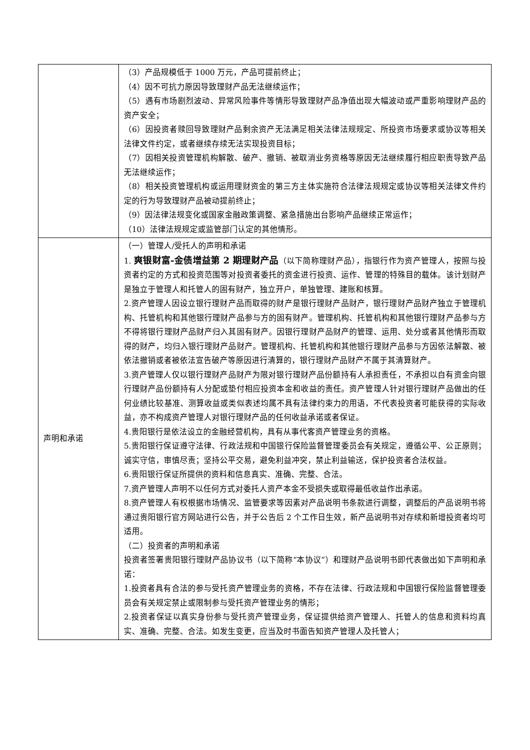| | （3）产品规模低于 1000 万元，产品可提前终止； （4）因不可抗力原因导致理财产品无法继续运作； （5）遇有市场剧烈波动、异常风险事件等情形导致理财产品净值出现大幅波动或严重影响理财产品的资产安全； （6）因投资者赎回导致理财产品剩余资产无法满足相关法律法规规定、所投资市场要求或协议等相关法律文件约定，或者继续存续无法实现投资目标； （7）因相关投资管理机构解散、破产、撤销、被取消业务资格等原因无法继续履行相应职责导致产品无法继续运作； （8）相关投资管理机构或运用理财资金的第三方主体实施符合法律法规规定或协议等相关法律文件约定的行为导致理财产品被动提前终止； （9）因法律法规变化或国家金融政策调整、紧急措施出台影响产品继续正常运作； （10）法律法规规定或监管部门认定的其他情形。 |
| 声明和承诺 | （一）管理人/受托人的声明和承诺 1. 爽银财富-金债增益第 2 期理财产品 （以下简称理财产品），指银行作为资产管理人，按照与投资者约定的方式和投资范围等对投资者委托的资金进行投资、运作、管理的特殊目的载体。该计划财产是独立于管理人和托管人的固有财产，独立开户，单独管理、建账和核算。 2.资产管理人因设立银行理财产品而取得的财产是银行理财产品财产，银行理财产品财产独立于管理机构、托管机构和其他银行理财产品参与方的固有财产。管理机构、托管机构和其他银行理财产品参与方不得将银行理财产品财产归入其固有财产。因银行理财产品财产的管理、运用、处分或者其他情形而取得的财产，均归入银行理财产品财产。管理机构、托管机构和其他银行理财产品参与方因依法解散、被依法撤销或者被依法宣告破产等原因进行清算的，银行理财产品财产不属于其清算财产。 3.资产管理人仅以银行理财产品财产为限对银行理财产品份额持有人承担责任，不承担以自有资金向银行理财产品份额持有人分配或垫付相应投资本金和收益的责任。资产管理人针对银行理财产品做出的任何业绩比较基准、测算收益或类似表述均属不具有法律约束力的用语，不代表投资者可能获得的实际收益，亦不构成资产管理人对银行理财产品的任何收益承诺或者保证。 4.贵阳银行是依法设立的金融经营机构，具有从事代客资产管理业务的资格。 5.贵阳银行保证遵守法律、行政法规和中国银行保险监督管理委员会有关规定，遵循公平、公正原则；诚实守信，审慎尽责；坚持公平交易，避免利益冲突，禁止利益输送，保护投资者合法权益。 6.贵阳银行保证所提供的资料和信息真实、准确、完整、合法。 7.资产管理人声明不以任何方式对委托人资产本金不受损失或取得最低收益作出承诺。 8.资产管理人有权根据市场情况、监管要求等因素对产品说明书条款进行调整，调整后的产品说明书将通过贵阳银行官方网站进行公告，并于公告后 2 个工作日生效，新产品说明书对存续和新增投资者均可适用。 （二）投资者的声明和承诺 投资者签署贵阳银行理财产品协议书（以下简称“本协议”）和理财产品说明书即代表做出如下声明和承诺： 1.投资者具有合法的参与受托资产管理业务的资格，不存在法律、行政法规和中国银行保险监督管理委员会有关规定禁止或限制参与受托资产管理业务的情形； 2.投资者保证以真实身份参与受托资产管理业务，保证提供给资产管理人、托管人的信息和资料均真实、准确、完整、合法。如发生变更，应当及时书面告知资产管理人及托管人； |